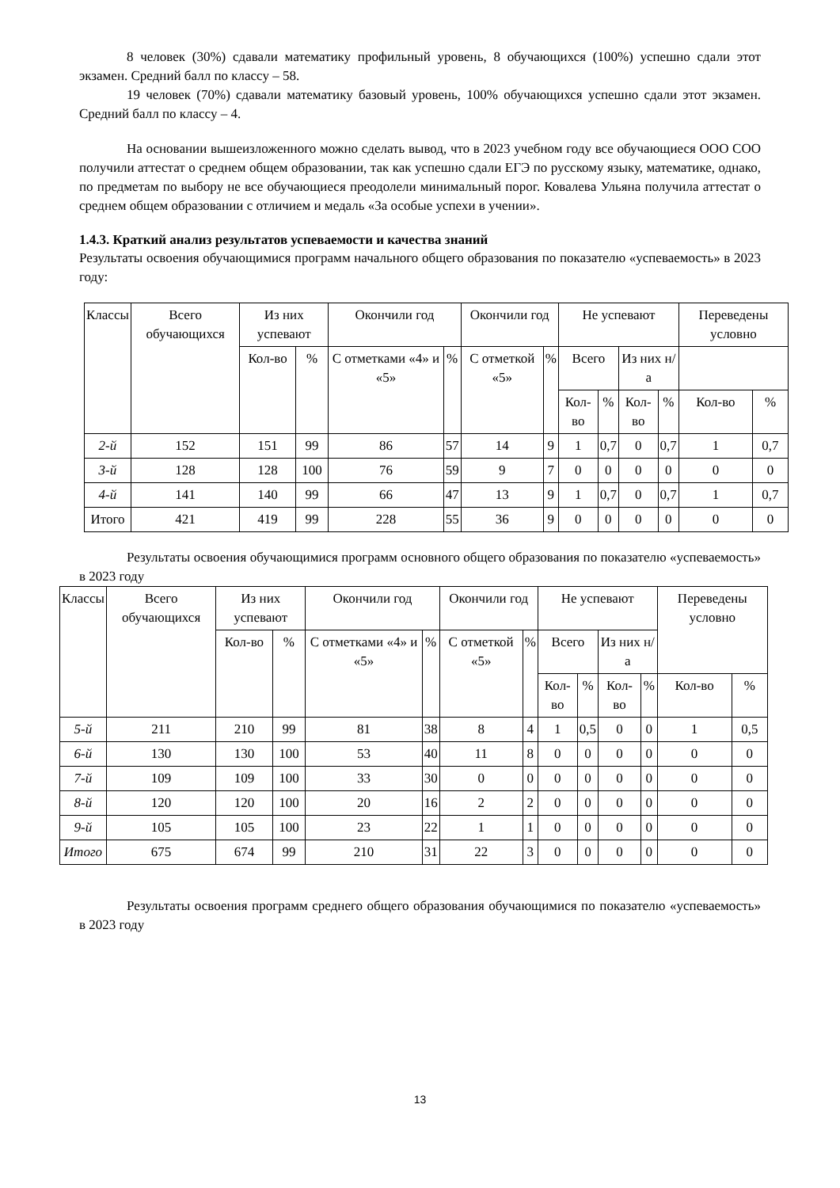8 человек (30%) сдавали математику профильный уровень, 8 обучающихся (100%) успешно сдали этот экзамен. Средний балл по классу – 58.
19 человек (70%) сдавали математику базовый уровень, 100% обучающихся успешно сдали этот экзамен. Средний балл по классу – 4.
На основании вышеизложенного можно сделать вывод, что в 2023 учебном году все обучающиеся ООО СОО получили аттестат о среднем общем образовании, так как успешно сдали ЕГЭ по русскому языку, математике, однако, по предметам по выбору не все обучающиеся преодолели минимальный порог. Ковалева Ульяна получила аттестат о среднем общем образовании с отличием и медаль «За особые успехи в учении».
1.4.3. Краткий анализ результатов успеваемости и качества знаний
Результаты освоения обучающимися программ начального общего образования по показателю «успеваемость» в 2023 году:
| Классы | Всего обучающихся | Из них успевают | | Окончили год | | Окончили год | | Не успевают | | | | Переведены условно | |
| --- | --- | --- | --- | --- | --- | --- | --- | --- | --- | --- | --- | --- | --- |
| | | Кол-во | % | С отметками «4» и «5» | % | С отметкой «5» | % | Всего | | Из них н/а | | | |
| | | | | | | | | Кол-во | % | Кол-во | % | Кол-во | % |
| 2-й | 152 | 151 | 99 | 86 | 57 | 14 | 9 | 1 | 0,7 | 0 | 0,7 | 1 | 0,7 |
| 3-й | 128 | 128 | 100 | 76 | 59 | 9 | 7 | 0 | 0 | 0 | 0 | 0 | 0 |
| 4-й | 141 | 140 | 99 | 66 | 47 | 13 | 9 | 1 | 0,7 | 0 | 0,7 | 1 | 0,7 |
| Итого | 421 | 419 | 99 | 228 | 55 | 36 | 9 | 0 | 0 | 0 | 0 | 0 | 0 |
Результаты освоения обучающимися программ основного общего образования по показателю «успеваемость» в 2023 году
| Классы | Всего обучающихся | Из них успевают | | Окончили год | | Окончили год | | Не успевают | | | | Переведены условно | |
| --- | --- | --- | --- | --- | --- | --- | --- | --- | --- | --- | --- | --- | --- |
| | | Кол-во | % | С отметками «4» и «5» | % | С отметкой «5» | % | Всего | | Из них н/а | | | |
| | | | | | | | | Кол-во | % | Кол-во | % | Кол-во | % |
| 5-й | 211 | 210 | 99 | 81 | 38 | 8 | 4 | 1 | 0,5 | 0 | 0 | 1 | 0,5 |
| 6-й | 130 | 130 | 100 | 53 | 40 | 11 | 8 | 0 | 0 | 0 | 0 | 0 | 0 |
| 7-й | 109 | 109 | 100 | 33 | 30 | 0 | 0 | 0 | 0 | 0 | 0 | 0 | 0 |
| 8-й | 120 | 120 | 100 | 20 | 16 | 2 | 2 | 0 | 0 | 0 | 0 | 0 | 0 |
| 9-й | 105 | 105 | 100 | 23 | 22 | 1 | 1 | 0 | 0 | 0 | 0 | 0 | 0 |
| Итого | 675 | 674 | 99 | 210 | 31 | 22 | 3 | 0 | 0 | 0 | 0 | 0 | 0 |
Результаты освоения программ среднего общего образования обучающимися по показателю «успеваемость» в 2023 году
13